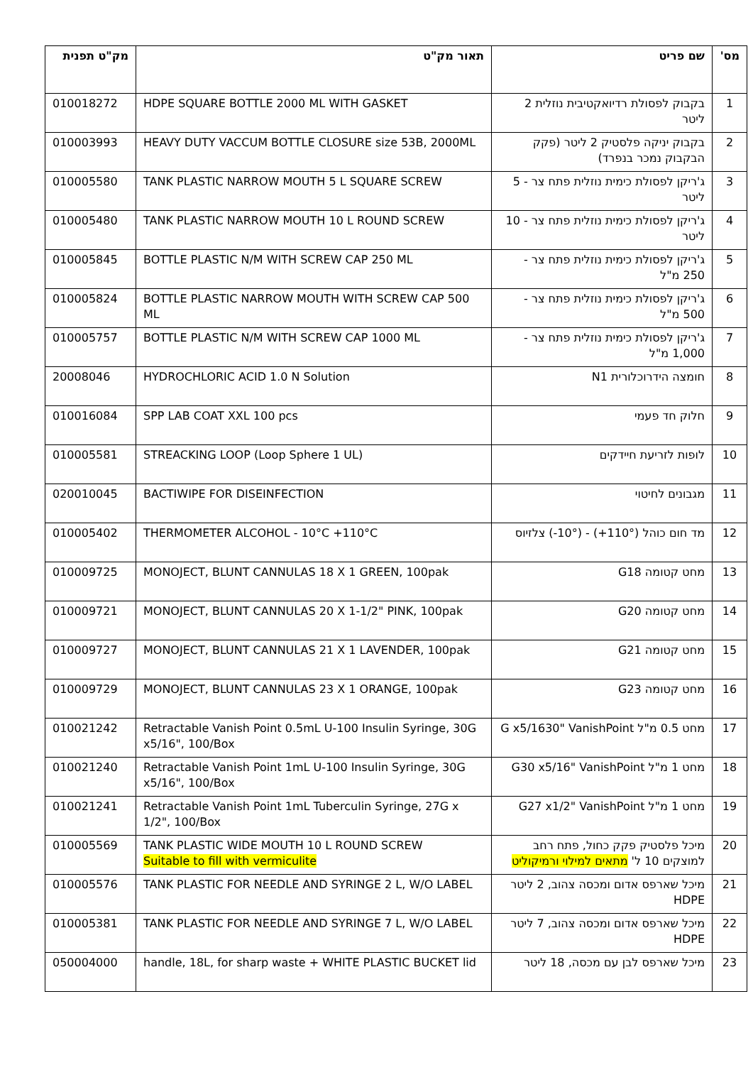| מס' | שם פריט | תאור מק"ט | מק"ט תפנית |
| --- | --- | --- | --- |
| 1 | בקבוק לפסולת רדיואקטיבית נוזלית 2 ליטר | HDPE SQUARE BOTTLE 2000 ML WITH GASKET | 010018272 |
| 2 | בקבוק יניקה פלסטיק 2 ליטר (פקק הבקבוק נמכר בנפרד) | HEAVY DUTY VACCUM BOTTLE CLOSURE size 53B, 2000ML | 010003993 |
| 3 | ג'ריקן לפסולת כימית נוזלית פתח צר - 5 ליטר | TANK PLASTIC NARROW MOUTH 5 L SQUARE SCREW | 010005580 |
| 4 | ג'ריקן לפסולת כימית נוזלית פתח צר - 10 ליטר | TANK PLASTIC NARROW MOUTH 10 L ROUND SCREW | 010005480 |
| 5 | ג'ריקן לפסולת כימית נוזלית פתח צר - 250 מ"ל | BOTTLE PLASTIC N/M WITH SCREW CAP 250 ML | 010005845 |
| 6 | ג'ריקן לפסולת כימית נוזלית פתח צר - 500 מ"ל | BOTTLE PLASTIC NARROW MOUTH WITH SCREW CAP 500 ML | 010005824 |
| 7 | ג'ריקן לפסולת כימית נוזלית פתח צר - 1,000 מ"ל | BOTTLE PLASTIC N/M WITH SCREW CAP 1000 ML | 010005757 |
| 8 | חומצה הידרוכלורית N1 | HYDROCHLORIC ACID 1.0 N Solution | 20008046 |
| 9 | חלוק חד פעמי | SPP LAB COAT XXL 100 pcs | 010016084 |
| 10 | לופות לזריעת חיידקים | STREACKING LOOP (Loop Sphere 1 UL) | 010005581 |
| 11 | מגבונים לחיטוי | BACTIWIPE FOR DISEINFECTION | 020010045 |
| 12 | מד חום כוהל (110°+) - (10°-) צלזיוס | THERMOMETER ALCOHOL - 10°C +110°C | 010005402 |
| 13 | מחט קטומה G18 | MONOJECT, BLUNT CANNULAS 18 X 1 GREEN, 100pak | 010009725 |
| 14 | מחט קטומה G20 | MONOJECT, BLUNT CANNULAS 20 X 1-1/2" PINK, 100pak | 010009721 |
| 15 | מחט קטומה G21 | MONOJECT, BLUNT CANNULAS 21 X 1 LAVENDER, 100pak | 010009727 |
| 16 | מחט קטומה G23 | MONOJECT, BLUNT CANNULAS 23 X 1 ORANGE, 100pak | 010009729 |
| 17 | מחט 0.5 מ"ל G x5/1630" VanishPoint | Retractable Vanish Point 0.5mL U-100 Insulin Syringe, 30G x5/16", 100/Box | 010021242 |
| 18 | מחט 1 מ"ל G30 x5/16" VanishPoint | Retractable Vanish Point 1mL U-100 Insulin Syringe, 30G x5/16", 100/Box | 010021240 |
| 19 | מחט 1 מ"ל G27 x1/2" VanishPoint | Retractable Vanish Point 1mL Tuberculin Syringe, 27G x 1/2", 100/Box | 010021241 |
| 20 | מיכל פלסטיק פקק כחול, פתח רחב למוצקים 10 ל' מתאים למילוי ורמיקוליט | TANK PLASTIC WIDE MOUTH 10 L ROUND SCREW Suitable to fill with vermiculite | 010005569 |
| 21 | מיכל שארפס אדום ומכסה צהוב, 2 ליטר HDPE | TANK PLASTIC FOR NEEDLE AND SYRINGE 2 L, W/O LABEL | 010005576 |
| 22 | מיכל שארפס אדום ומכסה צהוב, 7 ליטר HDPE | TANK PLASTIC FOR NEEDLE AND SYRINGE 7 L, W/O LABEL | 010005381 |
| 23 | מיכל שארפס לבן עם מכסה, 18 ליטר | handle, 18L, for sharp waste + WHITE PLASTIC BUCKET lid | 050004000 |